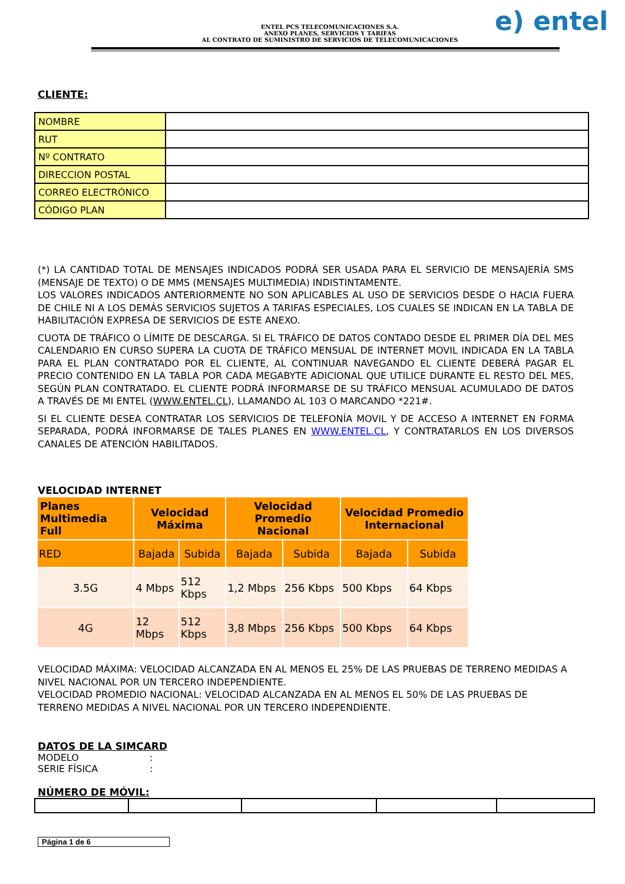ENTEL PCS TELECOMUNICACIONES S.A.
ANEXO PLANES, SERVICIOS Y TARIFAS
AL CONTRATO DE SUMINISTRO DE SERVICIOS DE TELECOMUNICACIONES
e) entel
CLIENTE:
| NOMBRE | |
| RUT | |
| Nº CONTRATO | |
| DIRECCION POSTAL | |
| CORREO ELECTRÓNICO | |
| CÓDIGO PLAN | |
(*) LA CANTIDAD TOTAL DE MENSAJES INDICADOS PODRÁ SER USADA PARA EL SERVICIO DE MENSAJERÍA SMS (MENSAJE DE TEXTO) O DE MMS (MENSAJES MULTIMEDIA) INDISTINTAMENTE.
LOS VALORES INDICADOS ANTERIORMENTE NO SON APLICABLES AL USO DE SERVICIOS DESDE O HACIA FUERA DE CHILE NI A LOS DEMÁS SERVICIOS SUJETOS A TARIFAS ESPECIALES, LOS CUALES SE INDICAN EN LA TABLA DE HABILITACIÓN EXPRESA DE SERVICIOS DE ESTE ANEXO.
CUOTA DE TRÁFICO O LÍMITE DE DESCARGA. SI EL TRÁFICO DE DATOS CONTADO DESDE EL PRIMER DÍA DEL MES CALENDARIO EN CURSO SUPERA LA CUOTA DE TRÁFICO MENSUAL DE INTERNET MOVIL INDICADA EN LA TABLA PARA EL PLAN CONTRATADO POR EL CLIENTE, AL CONTINUAR NAVEGANDO EL CLIENTE DEBERÁ PAGAR EL PRECIO CONTENIDO EN LA TABLA POR CADA MEGABYTE ADICIONAL QUE UTILICE DURANTE EL RESTO DEL MES, SEGÚN PLAN CONTRATADO. EL CLIENTE PODRÁ INFORMARSE DE SU TRÁFICO MENSUAL ACUMULADO DE DATOS A TRAVÉS DE MI ENTEL (WWW.ENTEL.CL), LLAMANDO AL 103 O MARCANDO *221#.
SI EL CLIENTE DESEA CONTRATAR LOS SERVICIOS DE TELEFONÍA MOVIL Y DE ACCESO A INTERNET EN FORMA SEPARADA, PODRÁ INFORMARSE DE TALES PLANES EN WWW.ENTEL.CL, Y CONTRATARLOS EN LOS DIVERSOS CANALES DE ATENCIÓN HABILITADOS.
VELOCIDAD INTERNET
| Planes Multimedia Full | Velocidad Máxima | | Velocidad Promedio Nacional | | Velocidad Promedio Internacional | |
| --- | --- | --- | --- | --- | --- | --- |
| RED | Bajada | Subida | Bajada | Subida | Bajada | Subida |
| 3.5G | 4 Mbps | 512 Kbps | 1,2 Mbps | 256 Kbps | 500 Kbps | 64 Kbps |
| 4G | 12 Mbps | 512 Kbps | 3,8 Mbps | 256 Kbps | 500 Kbps | 64 Kbps |
VELOCIDAD MÁXIMA: VELOCIDAD ALCANZADA EN AL MENOS EL 25% DE LAS PRUEBAS DE TERRENO MEDIDAS A NIVEL NACIONAL POR UN TERCERO INDEPENDIENTE.
VELOCIDAD PROMEDIO NACIONAL: VELOCIDAD ALCANZADA EN AL MENOS EL 50% DE LAS PRUEBAS DE TERRENO MEDIDAS A NIVEL NACIONAL POR UN TERCERO INDEPENDIENTE.
DATOS DE LA SIMCARD
MODELO :
SERIE FÍSICA :
NÚMERO DE MÓVIL:
Página 1 de 6